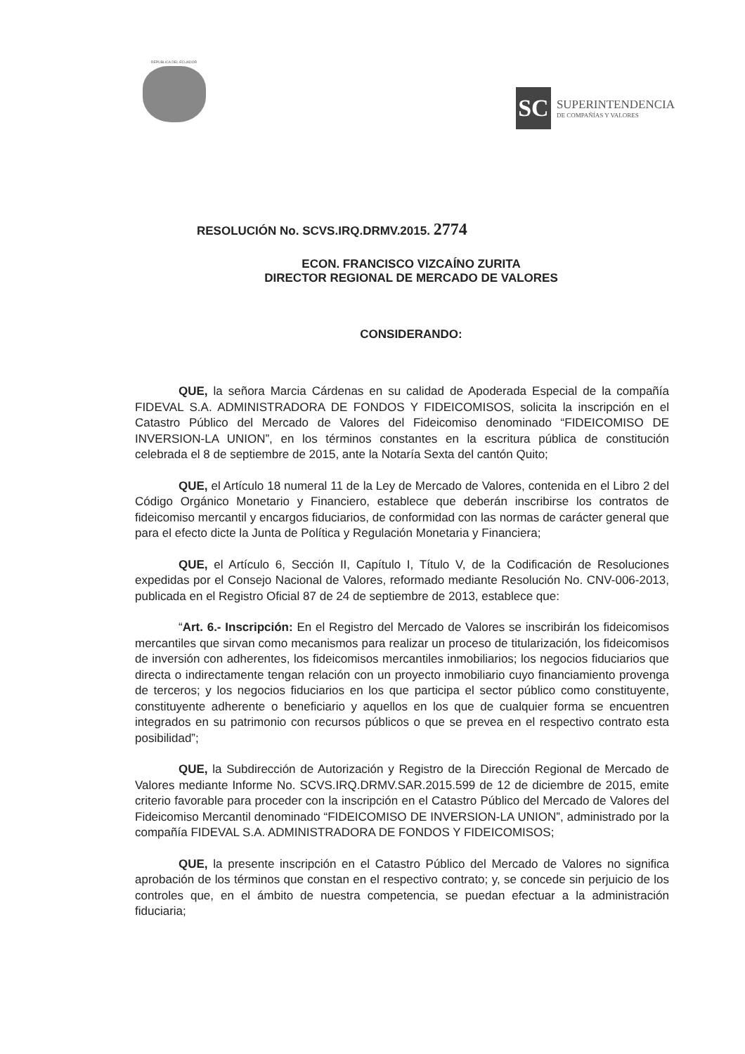REPÚBLICA DEL ECUADOR
SC
SUPERINTENDENCIA
DE COMPAÑÍAS Y VALORES
RESOLUCIÓN No. SCVS.IRQ.DRMV.2015. 2774
ECON. FRANCISCO VIZCAÍNO ZURITA
DIRECTOR REGIONAL DE MERCADO DE VALORES
CONSIDERANDO:
QUE, la señora Marcia Cárdenas en su calidad de Apoderada Especial de la compañía FIDEVAL S.A. ADMINISTRADORA DE FONDOS Y FIDEICOMISOS, solicita la inscripción en el Catastro Público del Mercado de Valores del Fideicomiso denominado “FIDEICOMISO DE INVERSION-LA UNION”, en los términos constantes en la escritura pública de constitución celebrada el 8 de septiembre de 2015, ante la Notaría Sexta del cantón Quito;
QUE, el Artículo 18 numeral 11 de la Ley de Mercado de Valores, contenida en el Libro 2 del Código Orgánico Monetario y Financiero, establece que deberán inscribirse los contratos de fideicomiso mercantil y encargos fiduciarios, de conformidad con las normas de carácter general que para el efecto dicte la Junta de Política y Regulación Monetaria y Financiera;
QUE, el Artículo 6, Sección II, Capítulo I, Título V, de la Codificación de Resoluciones expedidas por el Consejo Nacional de Valores, reformado mediante Resolución No. CNV-006-2013, publicada en el Registro Oficial 87 de 24 de septiembre de 2013, establece que:
“Art. 6.- Inscripción: En el Registro del Mercado de Valores se inscribirán los fideicomisos mercantiles que sirvan como mecanismos para realizar un proceso de titularización, los fideicomisos de inversión con adherentes, los fideicomisos mercantiles inmobiliarios; los negocios fiduciarios que directa o indirectamente tengan relación con un proyecto inmobiliario cuyo financiamiento provenga de terceros; y los negocios fiduciarios en los que participa el sector público como constituyente, constituyente adherente o beneficiario y aquellos en los que de cualquier forma se encuentren integrados en su patrimonio con recursos públicos o que se prevea en el respectivo contrato esta posibilidad”;
QUE, la Subdirección de Autorización y Registro de la Dirección Regional de Mercado de Valores mediante Informe No. SCVS.IRQ.DRMV.SAR.2015.599 de 12 de diciembre de 2015, emite criterio favorable para proceder con la inscripción en el Catastro Público del Mercado de Valores del Fideicomiso Mercantil denominado “FIDEICOMISO DE INVERSION-LA UNION”, administrado por la compañía FIDEVAL S.A. ADMINISTRADORA DE FONDOS Y FIDEICOMISOS;
QUE, la presente inscripción en el Catastro Público del Mercado de Valores no significa aprobación de los términos que constan en el respectivo contrato; y, se concede sin perjuicio de los controles que, en el ámbito de nuestra competencia, se puedan efectuar a la administración fiduciaria;